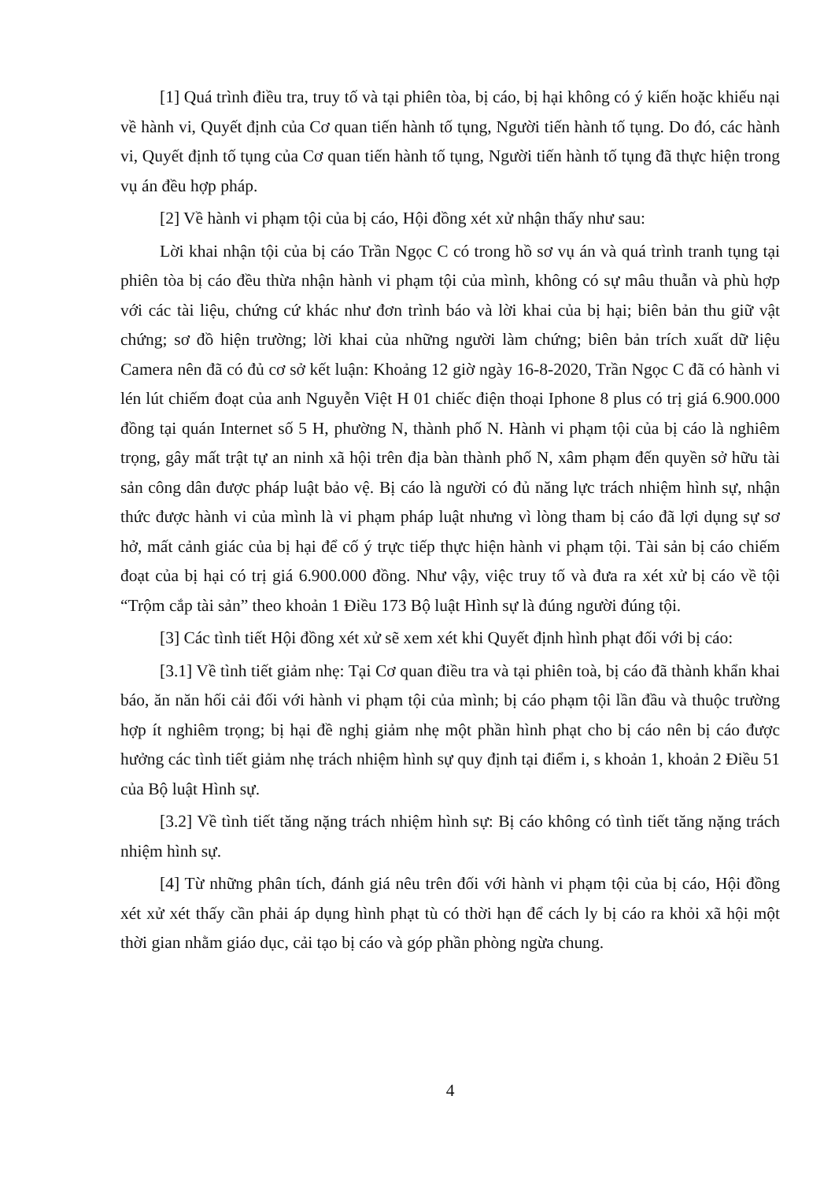[1] Quá trình điều tra, truy tố và tại phiên tòa, bị cáo, bị hại không có ý kiến hoặc khiếu nại về hành vi, Quyết định của Cơ quan tiến hành tố tụng, Người tiến hành tố tụng. Do đó, các hành vi, Quyết định tố tụng của Cơ quan tiến hành tố tụng, Người tiến hành tố tụng đã thực hiện trong vụ án đều hợp pháp.
[2] Về hành vi phạm tội của bị cáo, Hội đồng xét xử nhận thấy như sau:
Lời khai nhận tội của bị cáo Trần Ngọc C có trong hồ sơ vụ án và quá trình tranh tụng tại phiên tòa bị cáo đều thừa nhận hành vi phạm tội của mình, không có sự mâu thuẫn và phù hợp với các tài liệu, chứng cứ khác như đơn trình báo và lời khai của bị hại; biên bản thu giữ vật chứng; sơ đồ hiện trường; lời khai của những người làm chứng; biên bản trích xuất dữ liệu Camera nên đã có đủ cơ sở kết luận: Khoảng 12 giờ ngày 16-8-2020, Trần Ngọc C đã có hành vi lén lút chiếm đoạt của anh Nguyễn Việt H 01 chiếc điện thoại Iphone 8 plus có trị giá 6.900.000 đồng tại quán Internet số 5 H, phường N, thành phố N. Hành vi phạm tội của bị cáo là nghiêm trọng, gây mất trật tự an ninh xã hội trên địa bàn thành phố N, xâm phạm đến quyền sở hữu tài sản công dân được pháp luật bảo vệ. Bị cáo là người có đủ năng lực trách nhiệm hình sự, nhận thức được hành vi của mình là vi phạm pháp luật nhưng vì lòng tham bị cáo đã lợi dụng sự sơ hở, mất cảnh giác của bị hại để cố ý trực tiếp thực hiện hành vi phạm tội. Tài sản bị cáo chiếm đoạt của bị hại có trị giá 6.900.000 đồng. Như vậy, việc truy tố và đưa ra xét xử bị cáo về tội “Trộm cắp tài sản” theo khoản 1 Điều 173 Bộ luật Hình sự là đúng người đúng tội.
[3] Các tình tiết Hội đồng xét xử sẽ xem xét khi Quyết định hình phạt đối với bị cáo:
[3.1] Về tình tiết giảm nhẹ: Tại Cơ quan điều tra và tại phiên toà, bị cáo đã thành khẩn khai báo, ăn năn hối cải đối với hành vi phạm tội của mình; bị cáo phạm tội lần đầu và thuộc trường hợp ít nghiêm trọng; bị hại đề nghị giảm nhẹ một phần hình phạt cho bị cáo nên bị cáo được hưởng các tình tiết giảm nhẹ trách nhiệm hình sự quy định tại điểm i, s khoản 1, khoản 2 Điều 51 của Bộ luật Hình sự.
[3.2] Về tình tiết tăng nặng trách nhiệm hình sự: Bị cáo không có tình tiết tăng nặng trách nhiệm hình sự.
[4] Từ những phân tích, đánh giá nêu trên đối với hành vi phạm tội của bị cáo, Hội đồng xét xử xét thấy cần phải áp dụng hình phạt tù có thời hạn để cách ly bị cáo ra khỏi xã hội một thời gian nhằm giáo dục, cải tạo bị cáo và góp phần phòng ngừa chung.
4